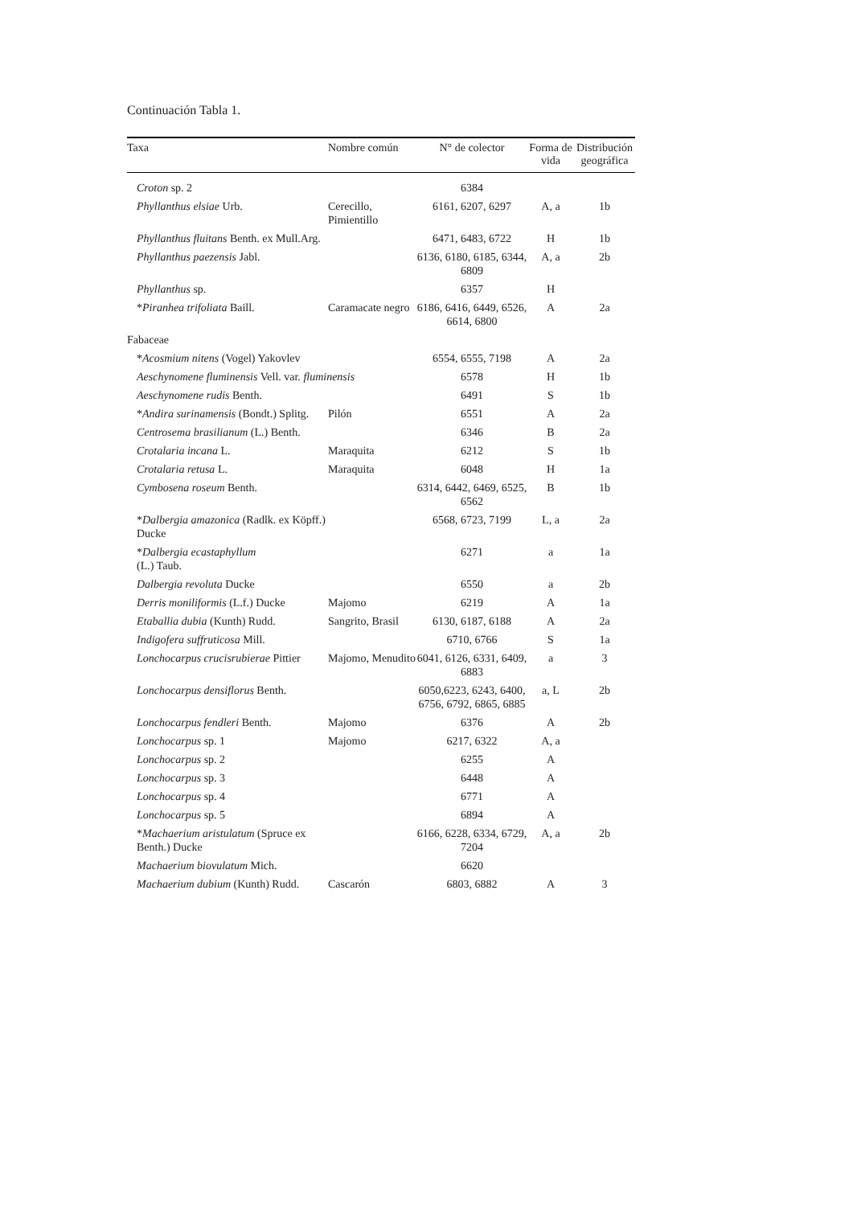Continuación Tabla 1.
| Taxa | Nombre común | N° de colector | Forma de vida | Distribución geográfica |
| --- | --- | --- | --- | --- |
| Croton sp. 2 | | 6384 | | |
| Phyllanthus elsiae Urb. | Cerecillo, Pimientillo | 6161, 6207, 6297 | A, a | 1b |
| Phyllanthus fluitans Benth. ex Mull.Arg. | | 6471, 6483, 6722 | H | 1b |
| Phyllanthus paezensis Jabl. | | 6136, 6180, 6185, 6344, 6809 | A, a | 2b |
| Phyllanthus sp. | | 6357 | H | |
| * Piranhea trifoliata Baill. | Caramacate negro | 6186, 6416, 6449, 6526, 6614, 6800 | A | 2a |
| Fabaceae | | | | |
| * Acosmium nitens (Vogel) Yakovlev | | 6554, 6555, 7198 | A | 2a |
| Aeschynomene fluminensis Vell. var. fluminensis | | 6578 | H | 1b |
| Aeschynomene rudis Benth. | | 6491 | S | 1b |
| * Andira surinamensis (Bondt.) Splitg. | Pilón | 6551 | A | 2a |
| Centrosema brasilianum (L.) Benth. | | 6346 | B | 2a |
| Crotalaria incana L. | Maraquita | 6212 | S | 1b |
| Crotalaria retusa L. | Maraquita | 6048 | H | 1a |
| Cymbosena roseum Benth. | | 6314, 6442, 6469, 6525, 6562 | B | 1b |
| * Dalbergia amazonica (Radlk. ex Köpff.) Ducke | | 6568, 6723, 7199 | L, a | 2a |
| * Dalbergia ecastaphyllum (L.) Taub. | | 6271 | a | 1a |
| Dalbergia revoluta Ducke | | 6550 | a | 2b |
| Derris moniliformis (L.f.) Ducke | Majomo | 6219 | A | 1a |
| Etaballia dubia (Kunth) Rudd. | Sangrito, Brasil | 6130, 6187, 6188 | A | 2a |
| Indigofera suffruticosa Mill. | | 6710, 6766 | S | 1a |
| Lonchocarpus crucisrubierae Pittier | Majomo, Menudito | 6041, 6126, 6331, 6409, 6883 | a | 3 |
| Lonchocarpus densiflorus Benth. | | 6050,6223, 6243, 6400, 6756, 6792, 6865, 6885 | a, L | 2b |
| Lonchocarpus fendleri Benth. | Majomo | 6376 | A | 2b |
| Lonchocarpus sp. 1 | Majomo | 6217, 6322 | A, a | |
| Lonchocarpus sp. 2 | | 6255 | A | |
| Lonchocarpus sp. 3 | | 6448 | A | |
| Lonchocarpus sp. 4 | | 6771 | A | |
| Lonchocarpus sp. 5 | | 6894 | A | |
| * Machaerium aristulatum (Spruce ex Benth.) Ducke | | 6166, 6228, 6334, 6729, 7204 | A, a | 2b |
| Machaerium biovulatum Mich. | | 6620 | | |
| Machaerium dubium (Kunth) Rudd. | Cascarón | 6803, 6882 | A | 3 |